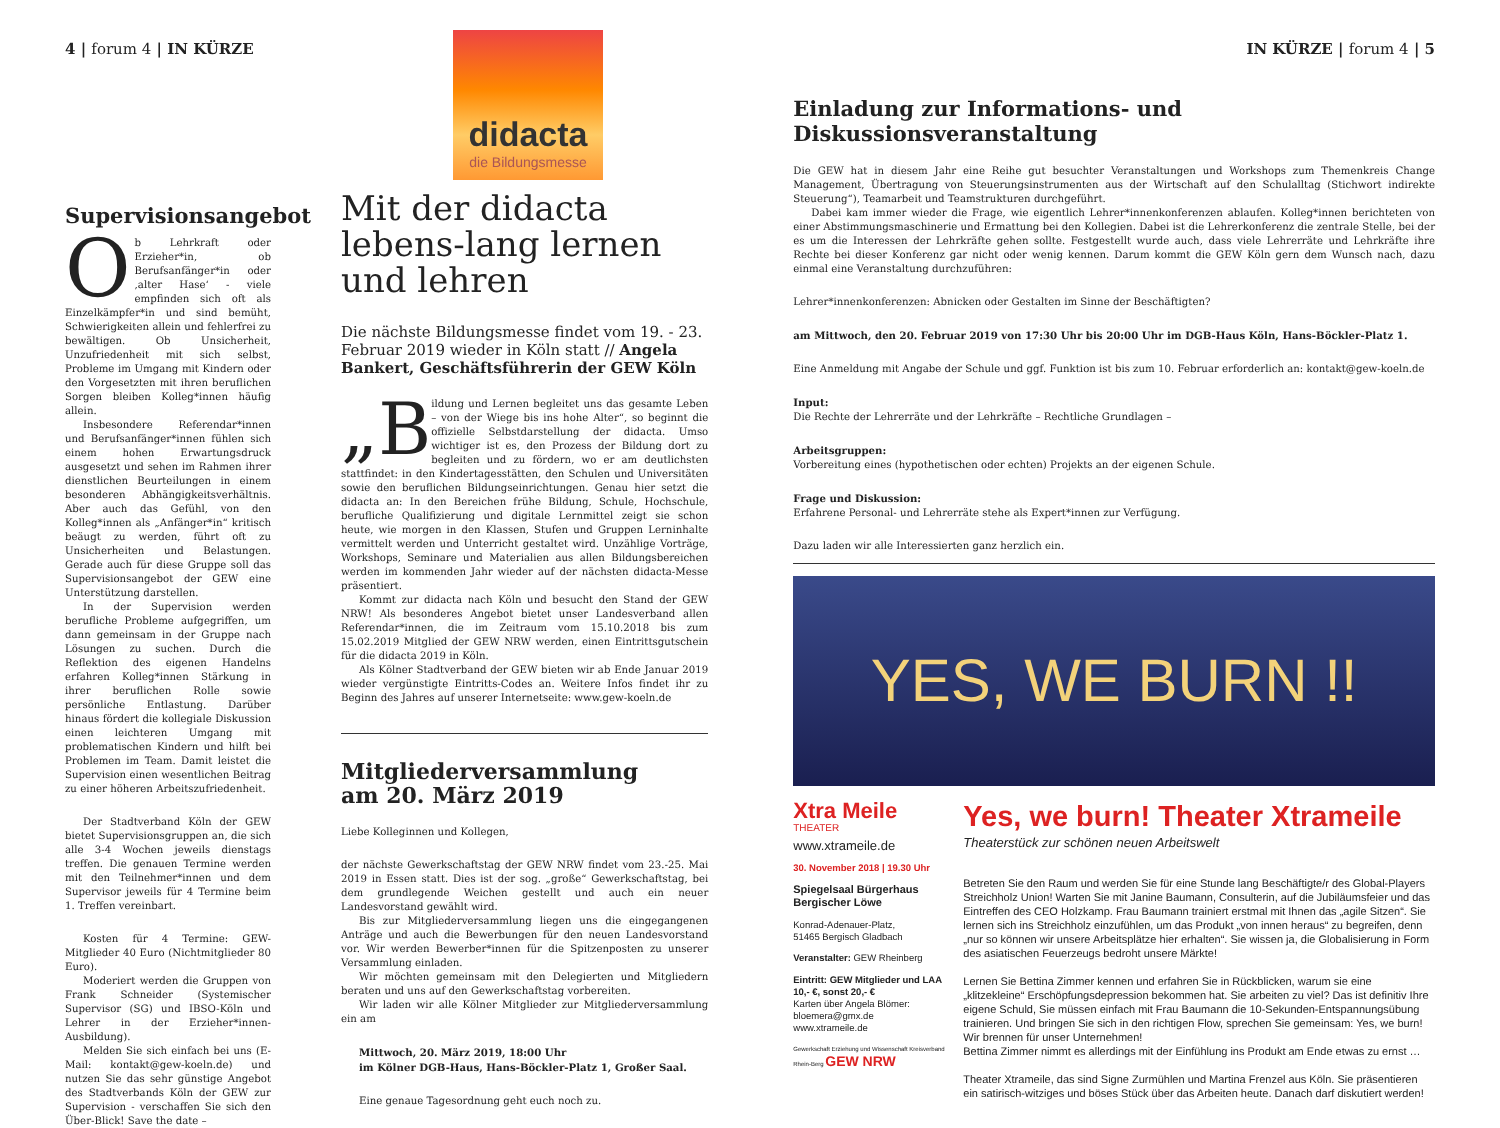4 | forum 4 | IN KÜRZE
Supervisionsangebot
Ob Lehrkraft oder Erzieher*in, ob Berufsanfänger*in oder ‚alter Hase‘ - viele empfinden sich oft als Einzelkämpfer*in und sind bemüht, Schwierigkeiten allein und fehlerfrei zu bewältigen. Ob Unsicherheit, Unzufriedenheit mit sich selbst, Probleme im Umgang mit Kindern oder den Vorgesetzten mit ihren beruflichen Sorgen bleiben Kolleg*innen häufig allein.
Insbesondere Referendar*innen und Berufsanfänger*innen fühlen sich einem hohen Erwartungsdruck ausgesetzt und sehen im Rahmen ihrer dienstlichen Beurteilungen in einem besonderen Abhängigkeitsverhältnis. Aber auch das Gefühl, von den Kolleg*innen als „Anfänger*in“ kritisch beäugt zu werden, führt oft zu Unsicherheiten und Belastungen. Gerade auch für diese Gruppe soll das Supervisionsangebot der GEW eine Unterstützung darstellen.
In der Supervision werden berufliche Probleme aufgegriffen, um dann gemeinsam in der Gruppe nach Lösungen zu suchen. Durch die Reflektion des eigenen Handelns erfahren Kolleg*innen Stärkung in ihrer beruflichen Rolle sowie persönliche Entlastung. Darüber hinaus fördert die kollegiale Diskussion einen leichteren Umgang mit problematischen Kindern und hilft bei Problemen im Team. Damit leistet die Supervision einen wesentlichen Beitrag zu einer höheren Arbeitszufriedenheit.
Der Stadtverband Köln der GEW bietet Supervisionsgruppen an, die sich alle 3-4 Wochen jeweils dienstags treffen. Die genauen Termine werden mit den Teilnehmer*innen und dem Supervisor jeweils für 4 Termine beim 1. Treffen vereinbart.
Kosten für 4 Termine: GEW-Mitglieder 40 Euro (Nichtmitglieder 80 Euro).
Moderiert werden die Gruppen von Frank Schneider (Systemischer Supervisor (SG) und IBSO-Köln und Lehrer in der Erzieher*innen-Ausbildung).
Melden Sie sich einfach bei uns (E-Mail: kontakt@gew-koeln.de) und nutzen Sie das sehr günstige Angebot des Stadtverbands Köln der GEW zur Supervision - verschaffen Sie sich den Über-Blick! Save the date –
didacta
die Bildungsmesse
Mit der didacta lebens-lang lernen und lehren
Die nächste Bildungsmesse findet vom 19. - 23. Februar 2019 wieder in Köln statt // Angela Bankert, Geschäftsführerin der GEW Köln
„B ildung und Lernen begleitet uns das gesamte Leben – von der Wiege bis ins hohe Alter“, so beginnt die offizielle Selbstdarstellung der didacta. Umso wichtiger ist es, den Prozess der Bildung dort zu begleiten und zu fördern, wo er am deutlichsten stattfindet: in den Kindertagesstätten, den Schulen und Universitäten sowie den beruflichen Bildungseinrichtungen. Genau hier setzt die didacta an: In den Bereichen frühe Bildung, Schule, Hochschule, berufliche Qualifizierung und digitale Lernmittel zeigt sie schon heute, wie morgen in den Klassen, Stufen und Gruppen Lerninhalte vermittelt werden und Unterricht gestaltet wird. Unzählige Vorträge, Workshops, Seminare und Materialien aus allen Bildungsbereichen werden im kommenden Jahr wieder auf der nächsten didacta-Messe präsentiert.
Kommt zur didacta nach Köln und besucht den Stand der GEW NRW! Als besonderes Angebot bietet unser Landesverband allen Referendar*innen, die im Zeitraum vom 15.10.2018 bis zum 15.02.2019 Mitglied der GEW NRW werden, einen Eintrittsgutschein für die didacta 2019 in Köln.
Als Kölner Stadtverband der GEW bieten wir ab Ende Januar 2019 wieder vergünstigte Eintritts-Codes an. Weitere Infos findet ihr zu Beginn des Jahres auf unserer Internetseite: www.gew-koeln.de
Mitgliederversammlung
am 20. März 2019
Liebe Kolleginnen und Kollegen,
der nächste Gewerkschaftstag der GEW NRW findet vom 23.-25. Mai 2019 in Essen statt. Dies ist der sog. „große“ Gewerkschaftstag, bei dem grundlegende Weichen gestellt und auch ein neuer Landesvorstand gewählt wird.
Bis zur Mitgliederversammlung liegen uns die eingegangenen Anträge und auch die Bewerbungen für den neuen Landesvorstand vor. Wir werden Bewerber*innen für die Spitzenposten zu unserer Versammlung einladen.
Wir möchten gemeinsam mit den Delegierten und Mitgliedern beraten und uns auf den Gewerkschaftstag vorbereiten.
Wir laden wir alle Kölner Mitglieder zur Mitgliederversammlung ein am
Mittwoch, 20. März 2019, 18:00 Uhr
im Kölner DGB-Haus, Hans-Böckler-Platz 1, Großer Saal.
Eine genaue Tagesordnung geht euch noch zu.
IN KÜRZE | forum 4 | 5
Einladung zur Informations- und Diskussionsveranstaltung
Die GEW hat in diesem Jahr eine Reihe gut besuchter Veranstaltungen und Workshops zum Themenkreis Change Management, Übertragung von Steuerungsinstrumenten aus der Wirtschaft auf den Schulalltag (Stichwort indirekte Steuerung“), Teamarbeit und Teamstrukturen durchgeführt.
Dabei kam immer wieder die Frage, wie eigentlich Lehrer*innenkonferenzen ablaufen. Kolleg*innen berichteten von einer Abstimmungsmaschinerie und Ermattung bei den Kollegien. Dabei ist die Lehrerkonferenz die zentrale Stelle, bei der es um die Interessen der Lehrkräfte gehen sollte. Festgestellt wurde auch, dass viele Lehrerräte und Lehrkräfte ihre Rechte bei dieser Konferenz gar nicht oder wenig kennen. Darum kommt die GEW Köln gern dem Wunsch nach, dazu einmal eine Veranstaltung durchzuführen:
Lehrer*innenkonferenzen: Abnicken oder Gestalten im Sinne der Beschäftigten?
am Mittwoch, den 20. Februar 2019 von 17:30 Uhr bis 20:00 Uhr im DGB-Haus Köln, Hans-Böckler-Platz 1.
Eine Anmeldung mit Angabe der Schule und ggf. Funktion ist bis zum 10. Februar erforderlich an: kontakt@gew-koeln.de
Input:
Die Rechte der Lehrerräte und der Lehrkräfte – Rechtliche Grundlagen –
Arbeitsgruppen:
Vorbereitung eines (hypothetischen oder echten) Projekts an der eigenen Schule.
Frage und Diskussion:
Erfahrene Personal- und Lehrerräte stehe als Expert*innen zur Verfügung.
Dazu laden wir alle Interessierten ganz herzlich ein.
YES, WE BURN !!
Xtra Meile
THEATER
www.xtrameile.de
30. November 2018 | 19.30 Uhr
Spiegelsaal Bürgerhaus Bergischer Löwe
Konrad-Adenauer-Platz,
51465 Bergisch Gladbach
Veranstalter: GEW Rheinberg
Eintritt: GEW Mitglieder und LAA 10,- €, sonst 20,- €
Karten über Angela Blömer:
bloemera@gmx.de
www.xtrameile.de
Gewerkschaft Erziehung und Wissenschaft Kreisverband Rhein-Berg GEW NRW
Yes, we burn! Theater Xtrameile
Theaterstück zur schönen neuen Arbeitswelt
Betreten Sie den Raum und werden Sie für eine Stunde lang Beschäftigte/r des Global-Players Streichholz Union! Warten Sie mit Janine Baumann, Consulterin, auf die Jubiläumsfeier und das Eintreffen des CEO Holzkamp. Frau Baumann trainiert erstmal mit Ihnen das „agile Sitzen“. Sie lernen sich ins Streichholz einzufühlen, um das Produkt „von innen heraus“ zu begreifen, denn „nur so können wir unsere Arbeitsplätze hier erhalten“. Sie wissen ja, die Globalisierung in Form des asiatischen Feuerzeugs bedroht unsere Märkte!
Lernen Sie Bettina Zimmer kennen und erfahren Sie in Rückblicken, warum sie eine „klitzekleine“ Erschöpfungsdepression bekommen hat. Sie arbeiten zu viel? Das ist definitiv Ihre eigene Schuld, Sie müssen einfach mit Frau Baumann die 10-Sekunden-Entspannungsübung trainieren. Und bringen Sie sich in den richtigen Flow, sprechen Sie gemeinsam: Yes, we burn!
Wir brennen für unser Unternehmen!
Bettina Zimmer nimmt es allerdings mit der Einfühlung ins Produkt am Ende etwas zu ernst …
Theater Xtrameile, das sind Signe Zurmühlen und Martina Frenzel aus Köln. Sie präsentieren ein satirisch-witziges und böses Stück über das Arbeiten heute. Danach darf diskutiert werden!